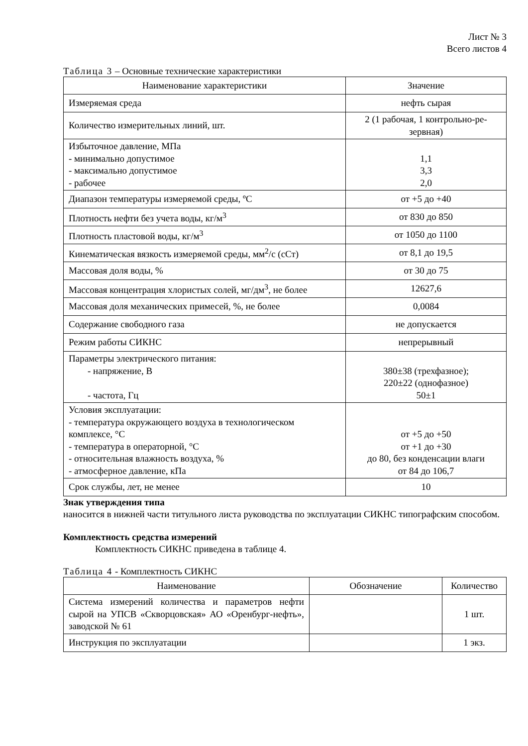Лист № 3
Всего листов 4
Таблица 3 – Основные технические характеристики
| Наименование характеристики | Значение |
| --- | --- |
| Измеряемая среда | нефть сырая |
| Количество измерительных линий, шт. | 2 (1 рабочая, 1 контрольно-ре- зервная) |
| Избыточное давление, МПа - минимально допустимое - максимально допустимое - рабочее | 1,1 3,3 2,0 |
| Диапазон температуры измеряемой среды, ºС | от +5 до +40 |
| Плотность нефти без учета воды, кг/м<sup>3</sup> | от 830 до 850 |
| Плотность пластовой воды, кг/м<sup>3</sup> | от 1050 до 1100 |
| Кинематическая вязкость измеряемой среды, мм<sup>2</sup>/с (сСт) | от 8,1 до 19,5 |
| Массовая доля воды, % | от 30 до 75 |
| Массовая концентрация хлористых солей, мг/дм<sup>3</sup>, не более | 12627,6 |
| Массовая доля механических примесей, %, не более | 0,0084 |
| Содержание свободного газа | не допускается |
| Режим работы СИКНС | непрерывный |
| Параметры электрического питания: - напряжение, В - частота, Гц | 380±38 (трехфазное); 220±22 (однофазное) 50±1 |
| Условия эксплуатации: - температура окружающего воздуха в технологическом комплексе, °С - температура в операторной, °С - относительная влажность воздуха, % - атмосферное давление, кПа | от +5 до +50 от +1 до +30 до 80, без конденсации влаги от 84 до 106,7 |
| Срок службы, лет, не менее | 10 |
Знак утверждения типа
наносится в нижней части титульного листа руководства по эксплуатации СИКНС типографским способом.
Комплектность средства измерений
Комплектность СИКНС приведена в таблице 4.
Таблица 4 - Комплектность СИКНС
| Наименование | Обозначение | Количество |
| --- | --- | --- |
| Система измерений количества и параметров нефти сырой на УПСВ «Скворцовская» АО «Оренбург-нефть», заводской № 61 | | 1 шт. |
| Инструкция по эксплуатации | | 1 экз. |